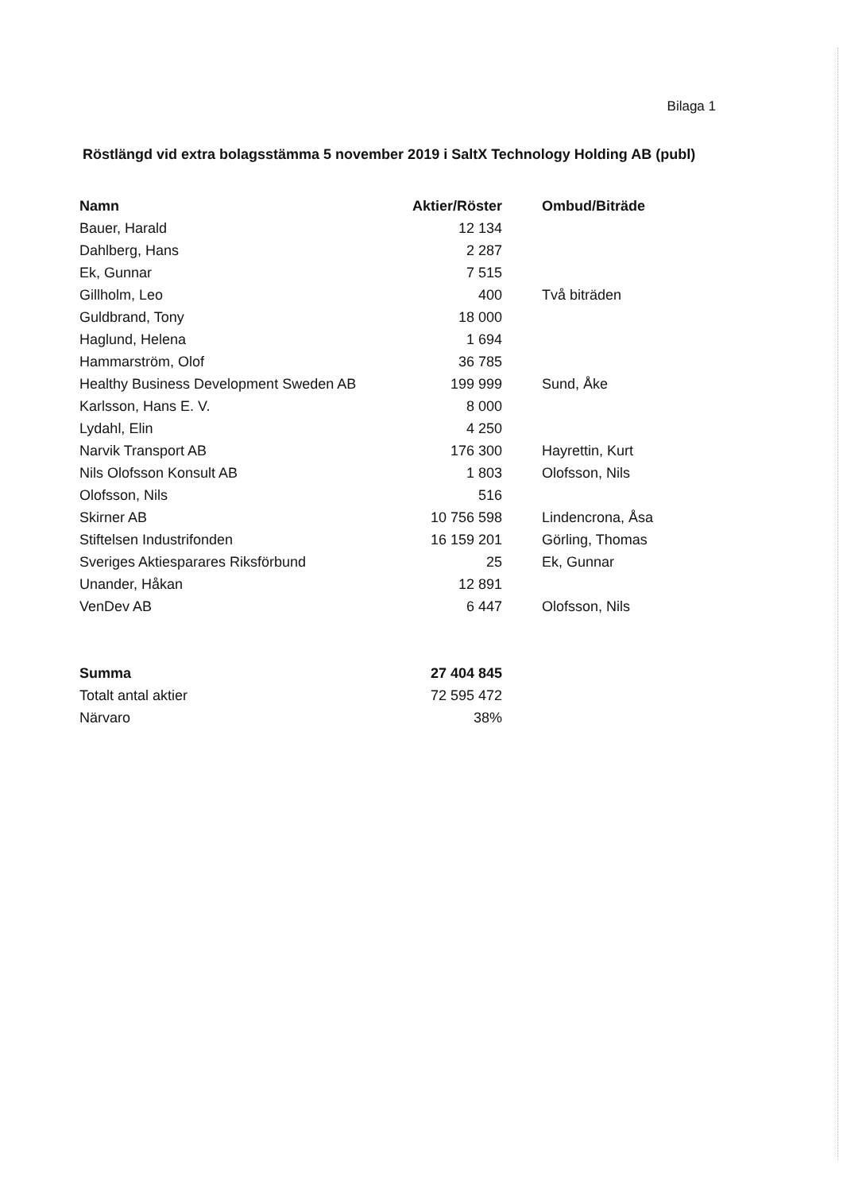Bilaga 1
Röstlängd vid extra bolagsstämma 5 november 2019 i SaltX Technology Holding AB (publ)
| Namn | Aktier/Röster | Ombud/Biträde |
| --- | --- | --- |
| Bauer, Harald | 12 134 | |
| Dahlberg, Hans | 2 287 | |
| Ek, Gunnar | 7 515 | |
| Gillholm, Leo | 400 | Två biträden |
| Guldbrand, Tony | 18 000 | |
| Haglund, Helena | 1 694 | |
| Hammarström, Olof | 36 785 | |
| Healthy Business Development Sweden AB | 199 999 | Sund, Åke |
| Karlsson, Hans E. V. | 8 000 | |
| Lydahl, Elin | 4 250 | |
| Narvik Transport AB | 176 300 | Hayrettin, Kurt |
| Nils Olofsson Konsult AB | 1 803 | Olofsson, Nils |
| Olofsson, Nils | 516 | |
| Skirner AB | 10 756 598 | Lindencrona, Åsa |
| Stiftelsen Industrifonden | 16 159 201 | Görling, Thomas |
| Sveriges Aktiesparares Riksförbund | 25 | Ek, Gunnar |
| Unander, Håkan | 12 891 | |
| VenDev AB | 6 447 | Olofsson, Nils |
| Summa | 27 404 845 | |
| Totalt antal aktier | 72 595 472 | |
| Närvaro | 38% | |